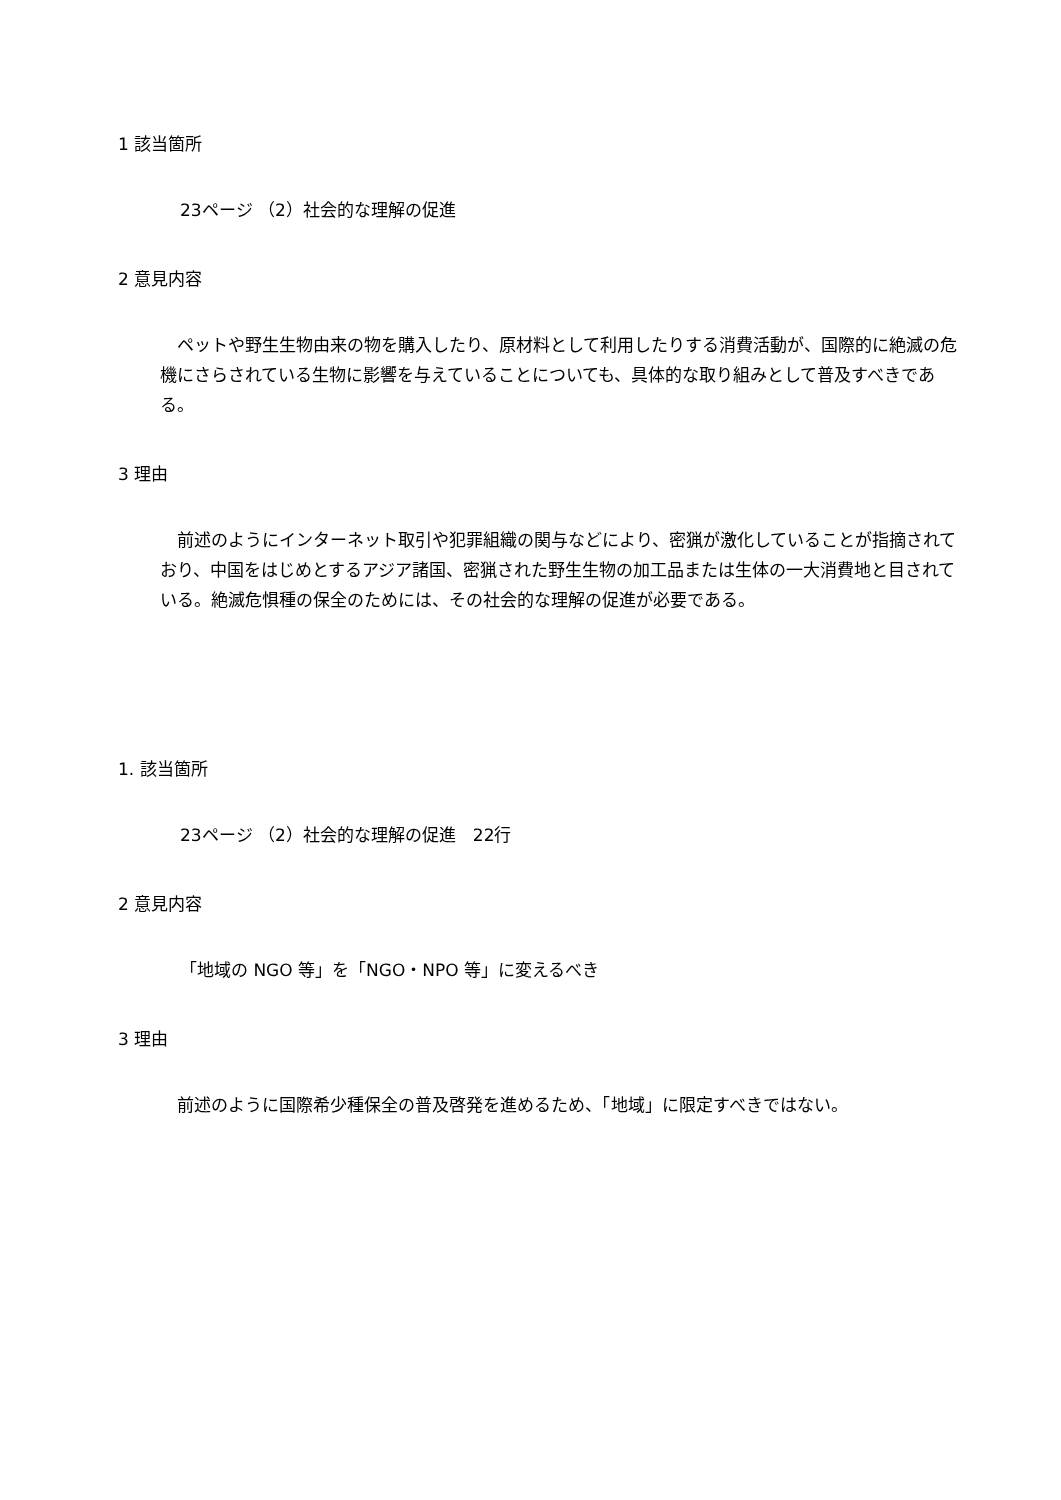1 該当箇所
23ページ （2）社会的な理解の促進
2 意見内容
　ペットや野生生物由来の物を購入したり、原材料として利用したりする消費活動が、国際的に絶滅の危機にさらされている生物に影響を与えていることについても、具体的な取り組みとして普及すべきである。
3 理由
　前述のようにインターネット取引や犯罪組織の関与などにより、密猟が激化していることが指摘されており、中国をはじめとするアジア諸国、密猟された野生生物の加工品または生体の一大消費地と目されている。絶滅危惧種の保全のためには、その社会的な理解の促進が必要である。
1. 該当箇所
23ページ （2）社会的な理解の促進　22行
2 意見内容
「地域の NGO 等」を「NGO・NPO 等」に変えるべき
3 理由
　前述のように国際希少種保全の普及啓発を進めるため、「地域」に限定すべきではない。